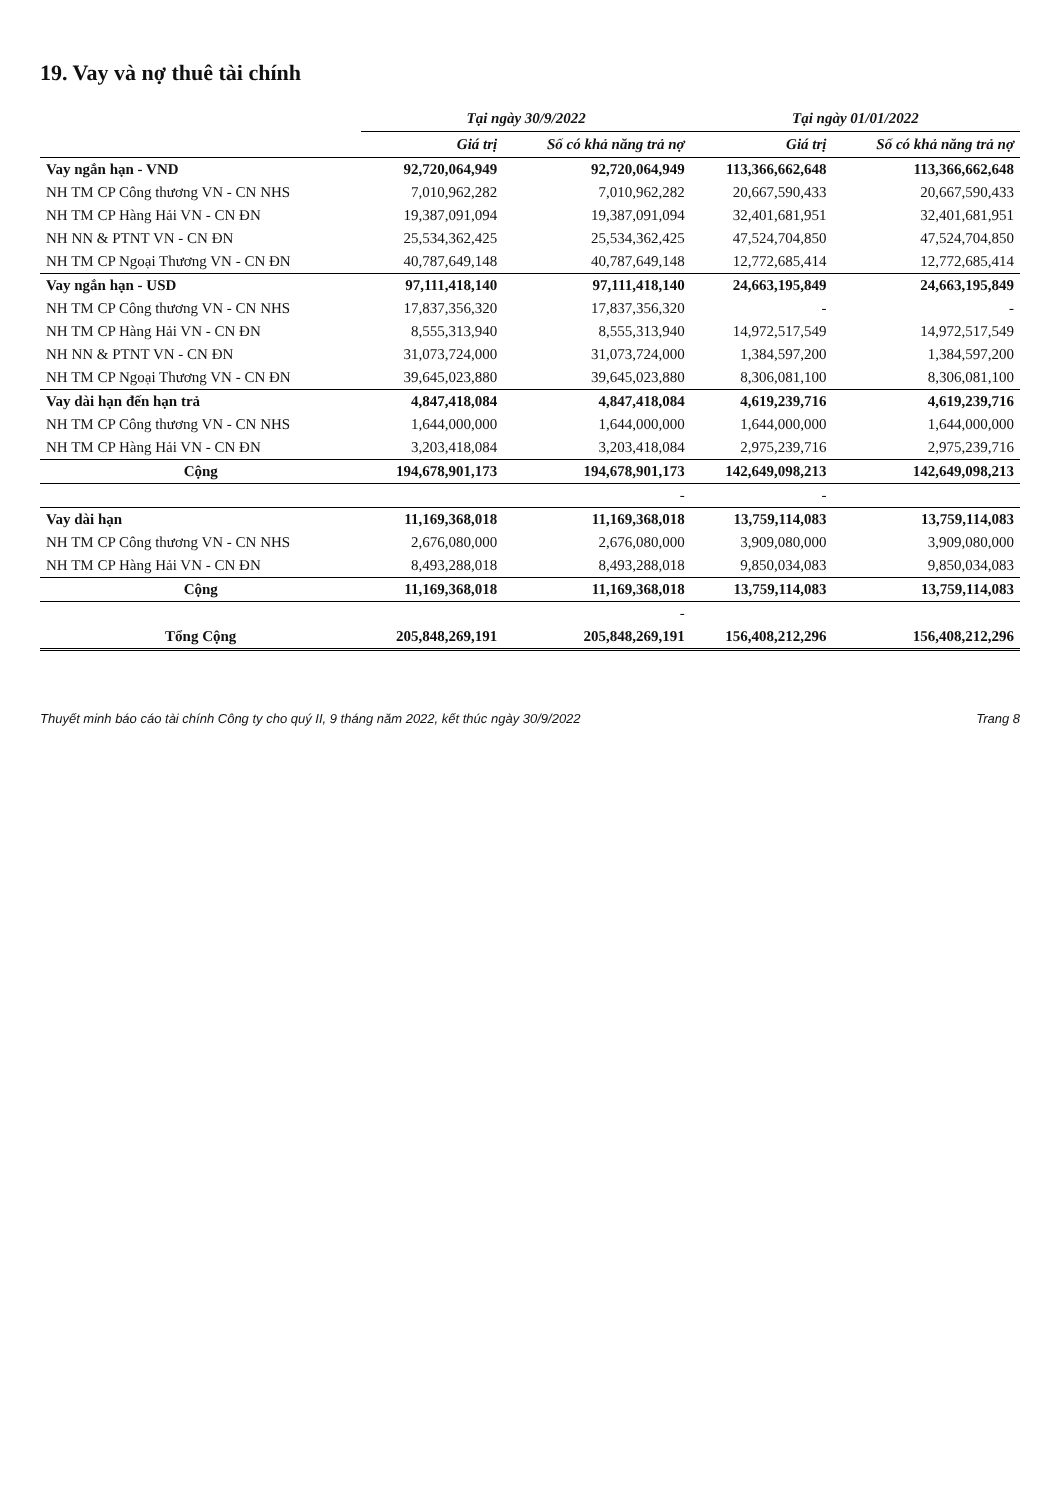19. Vay và nợ thuê tài chính
| | Tại ngày 30/9/2022 | | Tại ngày 01/01/2022 | |
| --- | --- | --- | --- | --- |
| | Giá trị | Số có khả năng trả nợ | Giá trị | Số có khả năng trả nợ |
| Vay ngắn hạn - VND | 92,720,064,949 | 92,720,064,949 | 113,366,662,648 | 113,366,662,648 |
| NH TM CP Công thương VN - CN NHS | 7,010,962,282 | 7,010,962,282 | 20,667,590,433 | 20,667,590,433 |
| NH TM CP Hàng Hải VN - CN ĐN | 19,387,091,094 | 19,387,091,094 | 32,401,681,951 | 32,401,681,951 |
| NH NN & PTNT VN - CN ĐN | 25,534,362,425 | 25,534,362,425 | 47,524,704,850 | 47,524,704,850 |
| NH TM CP Ngoại Thương VN - CN ĐN | 40,787,649,148 | 40,787,649,148 | 12,772,685,414 | 12,772,685,414 |
| Vay ngắn hạn - USD | 97,111,418,140 | 97,111,418,140 | 24,663,195,849 | 24,663,195,849 |
| NH TM CP Công thương VN - CN NHS | 17,837,356,320 | 17,837,356,320 | - | - |
| NH TM CP Hàng Hải VN - CN ĐN | 8,555,313,940 | 8,555,313,940 | 14,972,517,549 | 14,972,517,549 |
| NH NN & PTNT VN - CN ĐN | 31,073,724,000 | 31,073,724,000 | 1,384,597,200 | 1,384,597,200 |
| NH TM CP Ngoại Thương VN - CN ĐN | 39,645,023,880 | 39,645,023,880 | 8,306,081,100 | 8,306,081,100 |
| Vay dài hạn đến hạn trả | 4,847,418,084 | 4,847,418,084 | 4,619,239,716 | 4,619,239,716 |
| NH TM CP Công thương VN - CN NHS | 1,644,000,000 | 1,644,000,000 | 1,644,000,000 | 1,644,000,000 |
| NH TM CP Hàng Hải VN - CN ĐN | 3,203,418,084 | 3,203,418,084 | 2,975,239,716 | 2,975,239,716 |
| Cộng | 194,678,901,173 | 194,678,901,173 | 142,649,098,213 | 142,649,098,213 |
| | | - | - | |
| Vay dài hạn | 11,169,368,018 | 11,169,368,018 | 13,759,114,083 | 13,759,114,083 |
| NH TM CP Công thương VN - CN NHS | 2,676,080,000 | 2,676,080,000 | 3,909,080,000 | 3,909,080,000 |
| NH TM CP Hàng Hải VN - CN ĐN | 8,493,288,018 | 8,493,288,018 | 9,850,034,083 | 9,850,034,083 |
| Cộng | 11,169,368,018 | 11,169,368,018 | 13,759,114,083 | 13,759,114,083 |
| | | - | | |
| Tổng Cộng | 205,848,269,191 | 205,848,269,191 | 156,408,212,296 | 156,408,212,296 |
Thuyết minh báo cáo tài chính Công ty cho quý II, 9 tháng năm 2022, kết thúc ngày 30/9/2022 Trang 8